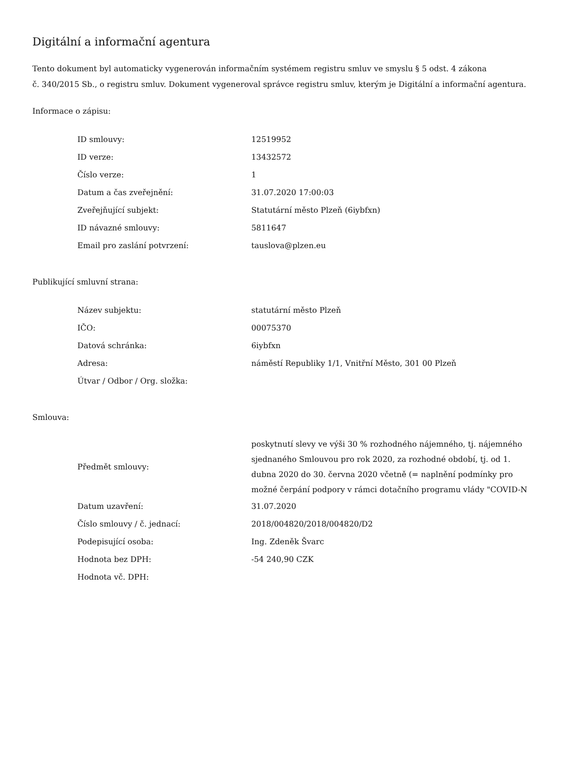Digitální a informační agentura
Tento dokument byl automaticky vygenerován informačním systémem registru smluv ve smyslu § 5 odst. 4 zákona
č. 340/2015 Sb., o registru smluv. Dokument vygeneroval správce registru smluv, kterým je Digitální a informační agentura.
Informace o zápisu:
| ID smlouvy: | 12519952 |
| ID verze: | 13432572 |
| Číslo verze: | 1 |
| Datum a čas zveřejnění: | 31.07.2020 17:00:03 |
| Zveřejňující subjekt: | Statutární město Plzeň (6iybfxn) |
| ID návazné smlouvy: | 5811647 |
| Email pro zaslání potvrzení: | tauslova@plzen.eu |
Publikující smluvní strana:
| Název subjektu: | statutární město Plzeň |
| IČO: | 00075370 |
| Datová schránka: | 6iybfxn |
| Adresa: | náměstí Republiky 1/1, Vnitřní Město, 301 00 Plzeň |
| Útvar / Odbor / Org. složka: | |
Smlouva:
| Předmět smlouvy: | poskytnutí slevy ve výši 30 % rozhodného nájemného, tj. nájemného sjednaného Smlouvou pro rok 2020, za rozhodné období, tj. od 1. dubna 2020 do 30. června 2020 včetně (= naplnění podmínky pro možné čerpání podpory v rámci dotačního programu vlády "COVID-N |
| Datum uzavření: | 31.07.2020 |
| Číslo smlouvy / č. jednací: | 2018/004820/2018/004820/D2 |
| Podepisující osoba: | Ing. Zdeněk Švarc |
| Hodnota bez DPH: | -54 240,90 CZK |
| Hodnota vč. DPH: | |